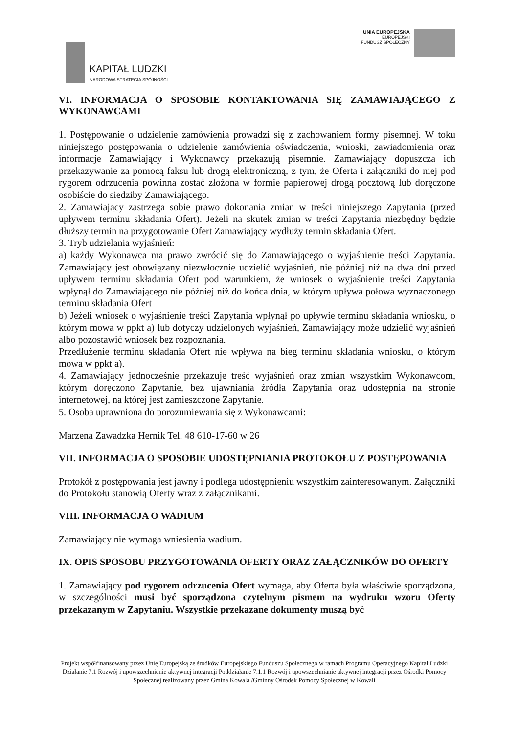KAPITAŁ LUDZKI
NARODOWA STRATEGIA SPÓJNOŚCI
UNIA EUROPEJSKA
EUROPEJSKI
FUNDUSZ SPOŁECZNY
VI. INFORMACJA O SPOSOBIE KONTAKTOWANIA SIĘ ZAMAWIAJĄCEGO Z WYKONAWCAMI
1. Postępowanie o udzielenie zamówienia prowadzi się z zachowaniem formy pisemnej. W toku niniejszego postępowania o udzielenie zamówienia oświadczenia, wnioski, zawiadomienia oraz informacje Zamawiający i Wykonawcy przekazują pisemnie. Zamawiający dopuszcza ich przekazywanie za pomocą faksu lub drogą elektroniczną, z tym, że Oferta i załączniki do niej pod rygorem odrzucenia powinna zostać złożona w formie papierowej drogą pocztową lub doręczone osobiście do siedziby Zamawiającego.
2. Zamawiający zastrzega sobie prawo dokonania zmian w treści niniejszego Zapytania (przed upływem terminu składania Ofert). Jeżeli na skutek zmian w treści Zapytania niezbędny będzie dłuższy termin na przygotowanie Ofert Zamawiający wydłuży termin składania Ofert.
3. Tryb udzielania wyjaśnień:
a) każdy Wykonawca ma prawo zwrócić się do Zamawiającego o wyjaśnienie treści Zapytania. Zamawiający jest obowiązany niezwłocznie udzielić wyjaśnień, nie później niż na dwa dni przed upływem terminu składania Ofert pod warunkiem, że wniosek o wyjaśnienie treści Zapytania wpłynął do Zamawiającego nie później niż do końca dnia, w którym upływa połowa wyznaczonego terminu składania Ofert
b) Jeżeli wniosek o wyjaśnienie treści Zapytania wpłynął po upływie terminu składania wniosku, o którym mowa w ppkt a) lub dotyczy udzielonych wyjaśnień, Zamawiający może udzielić wyjaśnień albo pozostawić wniosek bez rozpoznania.
Przedłużenie terminu składania Ofert nie wpływa na bieg terminu składania wniosku, o którym mowa w ppkt a).
4. Zamawiający jednocześnie przekazuje treść wyjaśnień oraz zmian wszystkim Wykonawcom, którym doręczono Zapytanie, bez ujawniania źródła Zapytania oraz udostępnia na stronie internetowej, na której jest zamieszczone Zapytanie.
5. Osoba uprawniona do porozumiewania się z Wykonawcami:
Marzena Zawadzka Hernik Tel. 48 610-17-60 w 26
VII. INFORMACJA O SPOSOBIE UDOSTĘPNIANIA PROTOKOŁU Z POSTĘPOWANIA
Protokół z postępowania jest jawny i podlega udostępnieniu wszystkim zainteresowanym. Załączniki do Protokołu stanowią Oferty wraz z załącznikami.
VIII. INFORMACJA O WADIUM
Zamawiający nie wymaga wniesienia wadium.
IX. OPIS SPOSOBU PRZYGOTOWANIA OFERTY ORAZ ZAŁĄCZNIKÓW DO OFERTY
1. Zamawiający pod rygorem odrzucenia Ofert wymaga, aby Oferta była właściwie sporządzona, w szczególności musi być sporządzona czytelnym pismem na wydruku wzoru Oferty przekazanym w Zapytaniu. Wszystkie przekazane dokumenty muszą być
Projekt współfinansowany przez Unię Europejską ze środków Europejskiego Funduszu Społecznego w ramach Programu Operacyjnego Kapitał Ludzki Działanie 7.1 Rozwój i upowszechnienie aktywnej integracji Poddziałanie 7.1.1 Rozwój i upowszechnianie aktywnej integracji przez Ośrodki Pomocy Społecznej realizowany przez Gmina Kowala /Gminny Ośrodek Pomocy Społecznej w Kowali